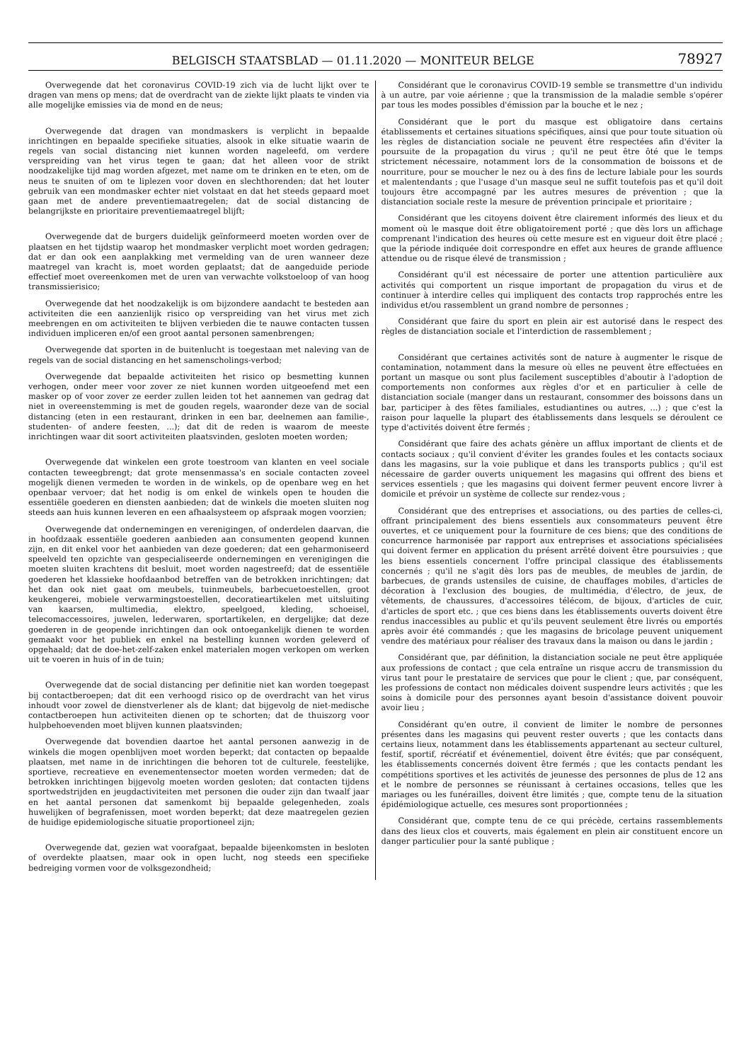BELGISCH STAATSBLAD — 01.11.2020 — MONITEUR BELGE 78927
Overwegende dat het coronavirus COVID-19 zich via de lucht lijkt over te dragen van mens op mens; dat de overdracht van de ziekte lijkt plaats te vinden via alle mogelijke emissies via de mond en de neus;
Overwegende dat dragen van mondmaskers is verplicht in bepaalde inrichtingen en bepaalde specifieke situaties, alsook in elke situatie waarin de regels van social distancing niet kunnen worden nageleefd, om verdere verspreiding van het virus tegen te gaan; dat het alleen voor de strikt noodzakelijke tijd mag worden afgezet, met name om te drinken en te eten, om de neus te snuiten of om te liplezen voor doven en slechthorenden; dat het louter gebruik van een mondmasker echter niet volstaat en dat het steeds gepaard moet gaan met de andere preventiemaatregelen; dat de social distancing de belangrijkste en prioritaire preventiemaatregel blijft;
Overwegende dat de burgers duidelijk geïnformeerd moeten worden over de plaatsen en het tijdstip waarop het mondmasker verplicht moet worden gedragen; dat er dan ook een aanplakking met vermelding van de uren wanneer deze maatregel van kracht is, moet worden geplaatst; dat de aangeduide periode effectief moet overeenkomen met de uren van verwachte volkstoeloop of van hoog transmissierisico;
Overwegende dat het noodzakelijk is om bijzondere aandacht te besteden aan activiteiten die een aanzienlijk risico op verspreiding van het virus met zich meebrengen en om activiteiten te blijven verbieden die te nauwe contacten tussen individuen impliceren en/of een groot aantal personen samenbrengen;
Overwegende dat sporten in de buitenlucht is toegestaan met naleving van de regels van de social distancing en het samenscholings-verbod;
Overwegende dat bepaalde activiteiten het risico op besmetting kunnen verhogen, onder meer voor zover ze niet kunnen worden uitgeoefend met een masker op of voor zover ze eerder zullen leiden tot het aannemen van gedrag dat niet in overeenstemming is met de gouden regels, waaronder deze van de social distancing (eten in een restaurant, drinken in een bar, deelnemen aan familie-, studenten- of andere feesten, ...); dat dit de reden is waarom de meeste inrichtingen waar dit soort activiteiten plaatsvinden, gesloten moeten worden;
Overwegende dat winkelen een grote toestroom van klanten en veel sociale contacten teweegbrengt; dat grote mensenmassa's en sociale contacten zoveel mogelijk dienen vermeden te worden in de winkels, op de openbare weg en het openbaar vervoer; dat het nodig is om enkel de winkels open te houden die essentiële goederen en diensten aanbieden; dat de winkels die moeten sluiten nog steeds aan huis kunnen leveren en een afhaalsysteem op afspraak mogen voorzien;
Overwegende dat ondernemingen en verenigingen, of onderdelen daarvan, die in hoofdzaak essentiële goederen aanbieden aan consumenten geopend kunnen zijn, en dit enkel voor het aanbieden van deze goederen; dat een geharmoniseerd speelveld ten opzichte van gespecialiseerde ondernemingen en verenigingen die moeten sluiten krachtens dit besluit, moet worden nagestreefd; dat de essentiële goederen het klassieke hoofdaanbod betreffen van de betrokken inrichtingen; dat het dan ook niet gaat om meubels, tuinmeubels, barbecuetoestellen, groot keukengerei, mobiele verwarmingstoestellen, decoratieartikelen met uitsluiting van kaarsen, multimedia, elektro, speelgoed, kleding, schoeisel, telecomaccessoires, juwelen, lederwaren, sportartikelen, en dergelijke; dat deze goederen in de geopende inrichtingen dan ook ontoegankelijk dienen te worden gemaakt voor het publiek en enkel na bestelling kunnen worden geleverd of opgehaald; dat de doe-het-zelf-zaken enkel materialen mogen verkopen om werken uit te voeren in huis of in de tuin;
Overwegende dat de social distancing per definitie niet kan worden toegepast bij contactberoepen; dat dit een verhoogd risico op de overdracht van het virus inhoudt voor zowel de dienstverlener als de klant; dat bijgevolg de niet-medische contactberoepen hun activiteiten dienen op te schorten; dat de thuiszorg voor hulpbehoevenden moet blijven kunnen plaatsvinden;
Overwegende dat bovendien daartoe het aantal personen aanwezig in de winkels die mogen openblijven moet worden beperkt; dat contacten op bepaalde plaatsen, met name in de inrichtingen die behoren tot de culturele, feestelijke, sportieve, recreatieve en evenementensector moeten worden vermeden; dat de betrokken inrichtingen bijgevolg moeten worden gesloten; dat contacten tijdens sportwedstrijden en jeugdactiviteiten met personen die ouder zijn dan twaalf jaar en het aantal personen dat samenkomt bij bepaalde gelegenheden, zoals huwelijken of begrafenissen, moet worden beperkt; dat deze maatregelen gezien de huidige epidemiologische situatie proportioneel zijn;
Overwegende dat, gezien wat voorafgaat, bepaalde bijeenkomsten in besloten of overdekte plaatsen, maar ook in open lucht, nog steeds een specifieke bedreiging vormen voor de volksgezondheid;
Considérant que le coronavirus COVID-19 semble se transmettre d'un individu à un autre, par voie aérienne ; que la transmission de la maladie semble s'opérer par tous les modes possibles d'émission par la bouche et le nez ;
Considérant que le port du masque est obligatoire dans certains établissements et certaines situations spécifiques, ainsi que pour toute situation où les règles de distanciation sociale ne peuvent être respectées afin d'éviter la poursuite de la propagation du virus ; qu'il ne peut être ôté que le temps strictement nécessaire, notamment lors de la consommation de boissons et de nourriture, pour se moucher le nez ou à des fins de lecture labiale pour les sourds et malentendants ; que l'usage d'un masque seul ne suffit toutefois pas et qu'il doit toujours être accompagné par les autres mesures de prévention ; que la distanciation sociale reste la mesure de prévention principale et prioritaire ;
Considérant que les citoyens doivent être clairement informés des lieux et du moment où le masque doit être obligatoirement porté ; que dès lors un affichage comprenant l'indication des heures où cette mesure est en vigueur doit être placé ; que la période indiquée doit correspondre en effet aux heures de grande affluence attendue ou de risque élevé de transmission ;
Considérant qu'il est nécessaire de porter une attention particulière aux activités qui comportent un risque important de propagation du virus et de continuer à interdire celles qui impliquent des contacts trop rapprochés entre les individus et/ou rassemblent un grand nombre de personnes ;
Considérant que faire du sport en plein air est autorisé dans le respect des règles de distanciation sociale et l'interdiction de rassemblement ;
Considérant que certaines activités sont de nature à augmenter le risque de contamination, notamment dans la mesure où elles ne peuvent être effectuées en portant un masque ou sont plus facilement susceptibles d'aboutir à l'adoption de comportements non conformes aux règles d'or et en particulier à celle de distanciation sociale (manger dans un restaurant, consommer des boissons dans un bar, participer à des fêtes familiales, estudiantines ou autres, ...) ; que c'est la raison pour laquelle la plupart des établissements dans lesquels se déroulent ce type d'activités doivent être fermés ;
Considérant que faire des achats génère un afflux important de clients et de contacts sociaux ; qu'il convient d'éviter les grandes foules et les contacts sociaux dans les magasins, sur la voie publique et dans les transports publics ; qu'il est nécessaire de garder ouverts uniquement les magasins qui offrent des biens et services essentiels ; que les magasins qui doivent fermer peuvent encore livrer à domicile et prévoir un système de collecte sur rendez-vous ;
Considérant que des entreprises et associations, ou des parties de celles-ci, offrant principalement des biens essentiels aux consommateurs peuvent être ouvertes, et ce uniquement pour la fourniture de ces biens; que des conditions de concurrence harmonisée par rapport aux entreprises et associations spécialisées qui doivent fermer en application du présent arrêté doivent être poursuivies ; que les biens essentiels concernent l'offre principal classique des établissements concernés ; qu'il ne s'agit dès lors pas de meubles, de meubles de jardin, de barbecues, de grands ustensiles de cuisine, de chauffages mobiles, d'articles de décoration à l'exclusion des bougies, de multimédia, d'électro, de jeux, de vêtements, de chaussures, d'accessoires télécom, de bijoux, d'articles de cuir, d'articles de sport etc. ; que ces biens dans les établissements ouverts doivent être rendus inaccessibles au public et qu'ils peuvent seulement être livrés ou emportés après avoir été commandés ; que les magasins de bricolage peuvent uniquement vendre des matériaux pour réaliser des travaux dans la maison ou dans le jardin ;
Considérant que, par définition, la distanciation sociale ne peut être appliquée aux professions de contact ; que cela entraîne un risque accru de transmission du virus tant pour le prestataire de services que pour le client ; que, par conséquent, les professions de contact non médicales doivent suspendre leurs activités ; que les soins à domicile pour des personnes ayant besoin d'assistance doivent pouvoir avoir lieu ;
Considérant qu'en outre, il convient de limiter le nombre de personnes présentes dans les magasins qui peuvent rester ouverts ; que les contacts dans certains lieux, notamment dans les établissements appartenant au secteur culturel, festif, sportif, récréatif et événementiel, doivent être évités; que par conséquent, les établissements concernés doivent être fermés ; que les contacts pendant les compétitions sportives et les activités de jeunesse des personnes de plus de 12 ans et le nombre de personnes se réunissant à certaines occasions, telles que les mariages ou les funérailles, doivent être limités ; que, compte tenu de la situation épidémiologique actuelle, ces mesures sont proportionnées ;
Considérant que, compte tenu de ce qui précède, certains rassemblements dans des lieux clos et couverts, mais également en plein air constituent encore un danger particulier pour la santé publique ;